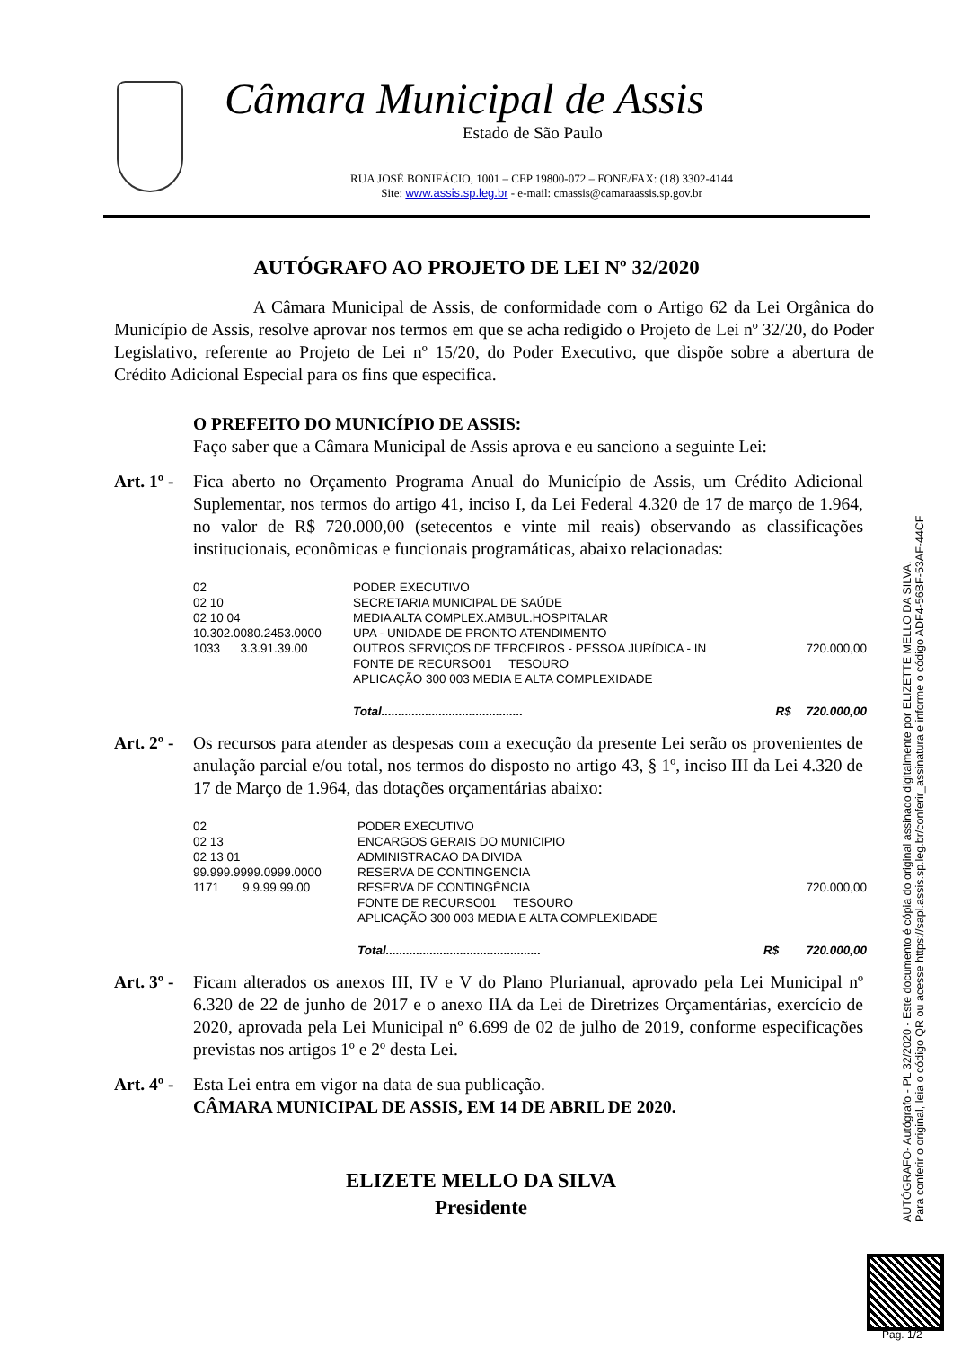Câmara Municipal de Assis
Estado de São Paulo
RUA JOSÉ BONIFÁCIO, 1001 – CEP 19800-072 – FONE/FAX: (18) 3302-4144
Site: www.assis.sp.leg.br - e-mail: cmassis@camaraassis.sp.gov.br
AUTÓGRAFO AO PROJETO DE LEI Nº 32/2020
A Câmara Municipal de Assis, de conformidade com o Artigo 62 da Lei Orgânica do Município de Assis, resolve aprovar nos termos em que se acha redigido o Projeto de Lei nº 32/20, do Poder Legislativo, referente ao Projeto de Lei nº 15/20, do Poder Executivo, que dispõe sobre a abertura de Crédito Adicional Especial para os fins que especifica.
O PREFEITO DO MUNICÍPIO DE ASSIS:
Faço saber que a Câmara Municipal de Assis aprova e eu sanciono a seguinte Lei:
Art. 1º -
Fica aberto no Orçamento Programa Anual do Município de Assis, um Crédito Adicional Suplementar, nos termos do artigo 41, inciso I, da Lei Federal 4.320 de 17 de março de 1.964, no valor de R$ 720.000,00 (setecentos e vinte mil reais) observando as classificações institucionais, econômicas e funcionais programáticas, abaixo relacionadas:
| 02 | PODER EXECUTIVO | | |
| 02 10 | SECRETARIA MUNICIPAL DE SAÚDE | | |
| 02 10 04 | MEDIA ALTA COMPLEX.AMBUL.HOSPITALAR | | |
| 10.302.0080.2453.0000 | UPA - UNIDADE DE PRONTO ATENDIMENTO | | |
| 1033 3.3.91.39.00 | OUTROS SERVIÇOS DE TERCEIROS - PESSOA JURÍDICA - IN | | 720.000,00 |
| | FONTE DE RECURSO01 TESOURO | | |
| | APLICAÇÃO 300 003 MEDIA E ALTA COMPLEXIDADE | | |
| | Total.......................................... | R$ | 720.000,00 |
Art. 2º -
Os recursos para atender as despesas com a execução da presente Lei serão os provenientes de anulação parcial e/ou total, nos termos do disposto no artigo 43, § 1º, inciso III da Lei 4.320 de 17 de Março de 1.964, das dotações orçamentárias abaixo:
| 02 | PODER EXECUTIVO | | |
| 02 13 | ENCARGOS GERAIS DO MUNICIPIO | | |
| 02 13 01 | ADMINISTRACAO DA DIVIDA | | |
| 99.999.9999.0999.0000 | RESERVA DE CONTINGENCIA | | |
| 1171 9.9.99.99.00 | RESERVA DE CONTINGÊNCIA | | 720.000,00 |
| | FONTE DE RECURSO01 TESOURO | | |
| | APLICAÇÃO 300 003 MEDIA E ALTA COMPLEXIDADE | | |
| | Total.............................................. | R$ | 720.000,00 |
Art. 3º -
Ficam alterados os anexos III, IV e V do Plano Plurianual, aprovado pela Lei Municipal nº 6.320 de 22 de junho de 2017 e o anexo IIA da Lei de Diretrizes Orçamentárias, exercício de 2020, aprovada pela Lei Municipal nº 6.699 de 02 de julho de 2019, conforme especificações previstas nos artigos 1º e 2º desta Lei.
Art. 4º -
Esta Lei entra em vigor na data de sua publicação.
CÂMARA MUNICIPAL DE ASSIS, EM 14 DE ABRIL DE 2020.
ELIZETE MELLO DA SILVA
Presidente
AUTÓGRAFO- Autógrafo - PL 32/2020 - Este documento é cópia do original assinado digitalmente por ELIZETTE MELLO DA SILVA.
Para conferir o original, leia o código QR ou acesse https://sapl.assis.sp.leg.br/conferir_assinatura e informe o código ADF4-56BF-53AF-44CF
Pag. 1/2